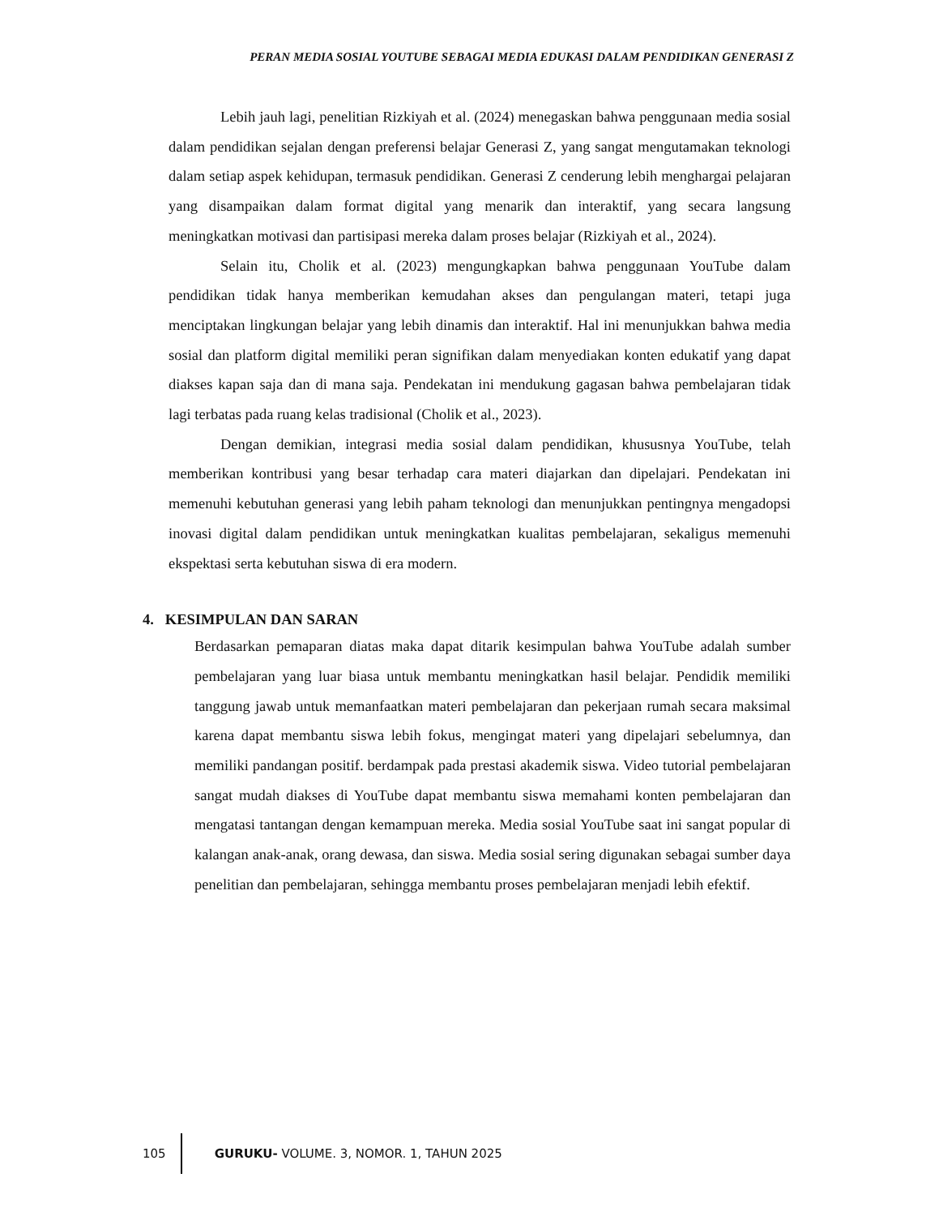PERAN MEDIA SOSIAL YOUTUBE SEBAGAI MEDIA EDUKASI DALAM PENDIDIKAN GENERASI Z
Lebih jauh lagi, penelitian Rizkiyah et al. (2024) menegaskan bahwa penggunaan media sosial dalam pendidikan sejalan dengan preferensi belajar Generasi Z, yang sangat mengutamakan teknologi dalam setiap aspek kehidupan, termasuk pendidikan. Generasi Z cenderung lebih menghargai pelajaran yang disampaikan dalam format digital yang menarik dan interaktif, yang secara langsung meningkatkan motivasi dan partisipasi mereka dalam proses belajar (Rizkiyah et al., 2024).
Selain itu, Cholik et al. (2023) mengungkapkan bahwa penggunaan YouTube dalam pendidikan tidak hanya memberikan kemudahan akses dan pengulangan materi, tetapi juga menciptakan lingkungan belajar yang lebih dinamis dan interaktif. Hal ini menunjukkan bahwa media sosial dan platform digital memiliki peran signifikan dalam menyediakan konten edukatif yang dapat diakses kapan saja dan di mana saja. Pendekatan ini mendukung gagasan bahwa pembelajaran tidak lagi terbatas pada ruang kelas tradisional (Cholik et al., 2023).
Dengan demikian, integrasi media sosial dalam pendidikan, khususnya YouTube, telah memberikan kontribusi yang besar terhadap cara materi diajarkan dan dipelajari. Pendekatan ini memenuhi kebutuhan generasi yang lebih paham teknologi dan menunjukkan pentingnya mengadopsi inovasi digital dalam pendidikan untuk meningkatkan kualitas pembelajaran, sekaligus memenuhi ekspektasi serta kebutuhan siswa di era modern.
4. KESIMPULAN DAN SARAN
Berdasarkan pemaparan diatas maka dapat ditarik kesimpulan bahwa YouTube adalah sumber pembelajaran yang luar biasa untuk membantu meningkatkan hasil belajar. Pendidik memiliki tanggung jawab untuk memanfaatkan materi pembelajaran dan pekerjaan rumah secara maksimal karena dapat membantu siswa lebih fokus, mengingat materi yang dipelajari sebelumnya, dan memiliki pandangan positif. berdampak pada prestasi akademik siswa. Video tutorial pembelajaran sangat mudah diakses di YouTube dapat membantu siswa memahami konten pembelajaran dan mengatasi tantangan dengan kemampuan mereka. Media sosial YouTube saat ini sangat popular di kalangan anak-anak, orang dewasa, dan siswa. Media sosial sering digunakan sebagai sumber daya penelitian dan pembelajaran, sehingga membantu proses pembelajaran menjadi lebih efektif.
105
GURUKU- VOLUME. 3, NOMOR. 1, TAHUN 2025